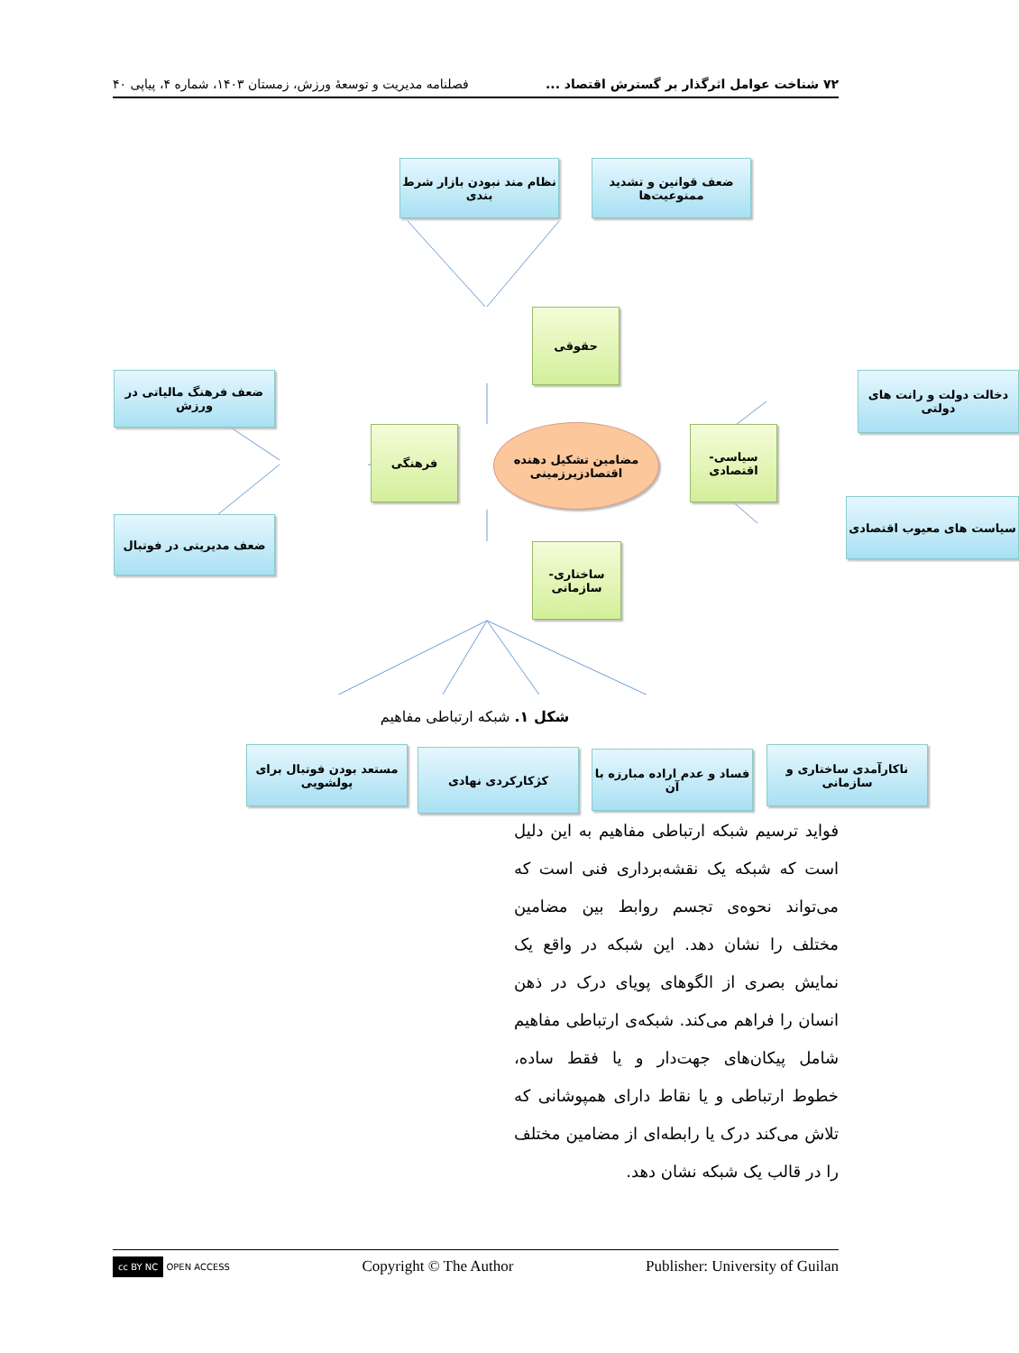٧٢ شناخت عوامل اثرگذار بر گسترش اقتصاد ... فصلنامه مدیریت و توسعهٔ ورزش، زمستان ۱۴۰۳، شماره ۴، پیاپی ۴۰
نظام مند نبودن بازار شرط بندی
ضعف قوانین و تشدید ممنوعیت‌ها
حقوقی
ضعف فرهنگ مالیاتی در ورزش
ضعف مدیریتی در فوتبال
فرهنگی
مضامین تشکیل دهنده اقتصادزیرزمینی
سیاسی-اقتصادی
دخالت دولت و رانت های دولتی
سیاست های معیوب اقتصادی
ساختاری-سازمانی
مستعد بودن فوتبال برای پولشویی
کژکارکردی نهادی
فساد و عدم اراده مبارزه با آن
ناکارآمدی ساختاری و سازمانی
شکل ۱. شبکه ارتباطی مفاهیم
فواید ترسیم شبکه ارتباطی مفاهیم به این دلیل است که شبکه یک نقشه‌برداری فنی است که می‌تواند نحوه‌ی تجسم روابط بین مضامین مختلف را نشان دهد. این شبکه در واقع یک نمایش بصری از الگوهای پویای درک در ذهن انسان را فراهم می‌کند. شبکه‌ی ارتباطی مفاهیم شامل پیکان‌های جهت‌دار و یا فقط ساده، خطوط ارتباطی و یا نقاط دارای همپوشانی که تلاش می‌کند درک یا رابطه‌ای از مضامین مختلف را در قالب یک شبکه نشان دهد.
cc BY NC OPEN ACCESS Copyright © The Author Publisher: University of Guilan